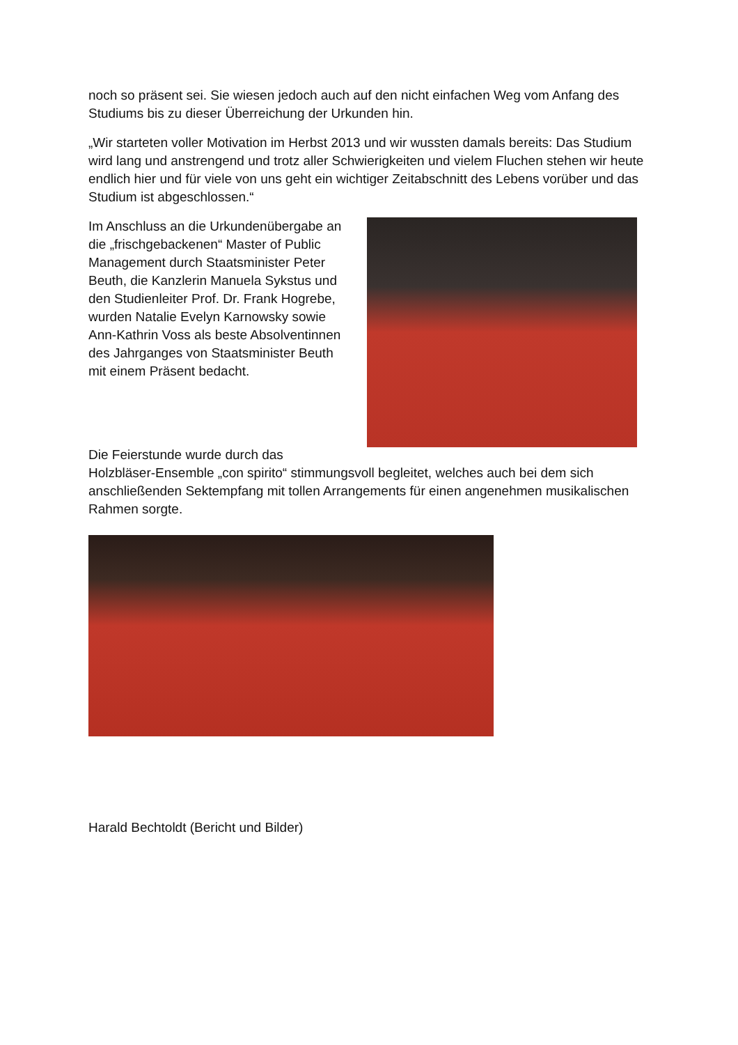noch so präsent sei. Sie wiesen jedoch auch auf den nicht einfachen Weg vom Anfang des Studiums bis zu dieser Überreichung der Urkunden hin.
„Wir starteten voller Motivation im Herbst 2013 und wir wussten damals bereits: Das Studium wird lang und anstrengend und trotz aller Schwierigkeiten und vielem Fluchen stehen wir heute endlich hier und für viele von uns geht ein wichtiger Zeitabschnitt des Lebens vorüber und das Studium ist abgeschlossen.“
Im Anschluss an die Urkundenübergabe an die „frischgebackenen“ Master of Public Management durch Staatsminister Peter Beuth, die Kanzlerin Manuela Sykstus und den Studienleiter Prof. Dr. Frank Hogrebe, wurden Natalie Evelyn Karnowsky sowie Ann-Kathrin Voss als beste Absolventinnen des Jahrganges von Staatsminister Beuth mit einem Präsent bedacht.
Die Feierstunde wurde durch das Holzbläser-Ensemble „con spirito“ stimmungsvoll begleitet, welches auch bei dem sich anschließenden Sektempfang mit tollen Arrangements für einen angenehmen musikalischen Rahmen sorgte.
Harald Bechtoldt (Bericht und Bilder)